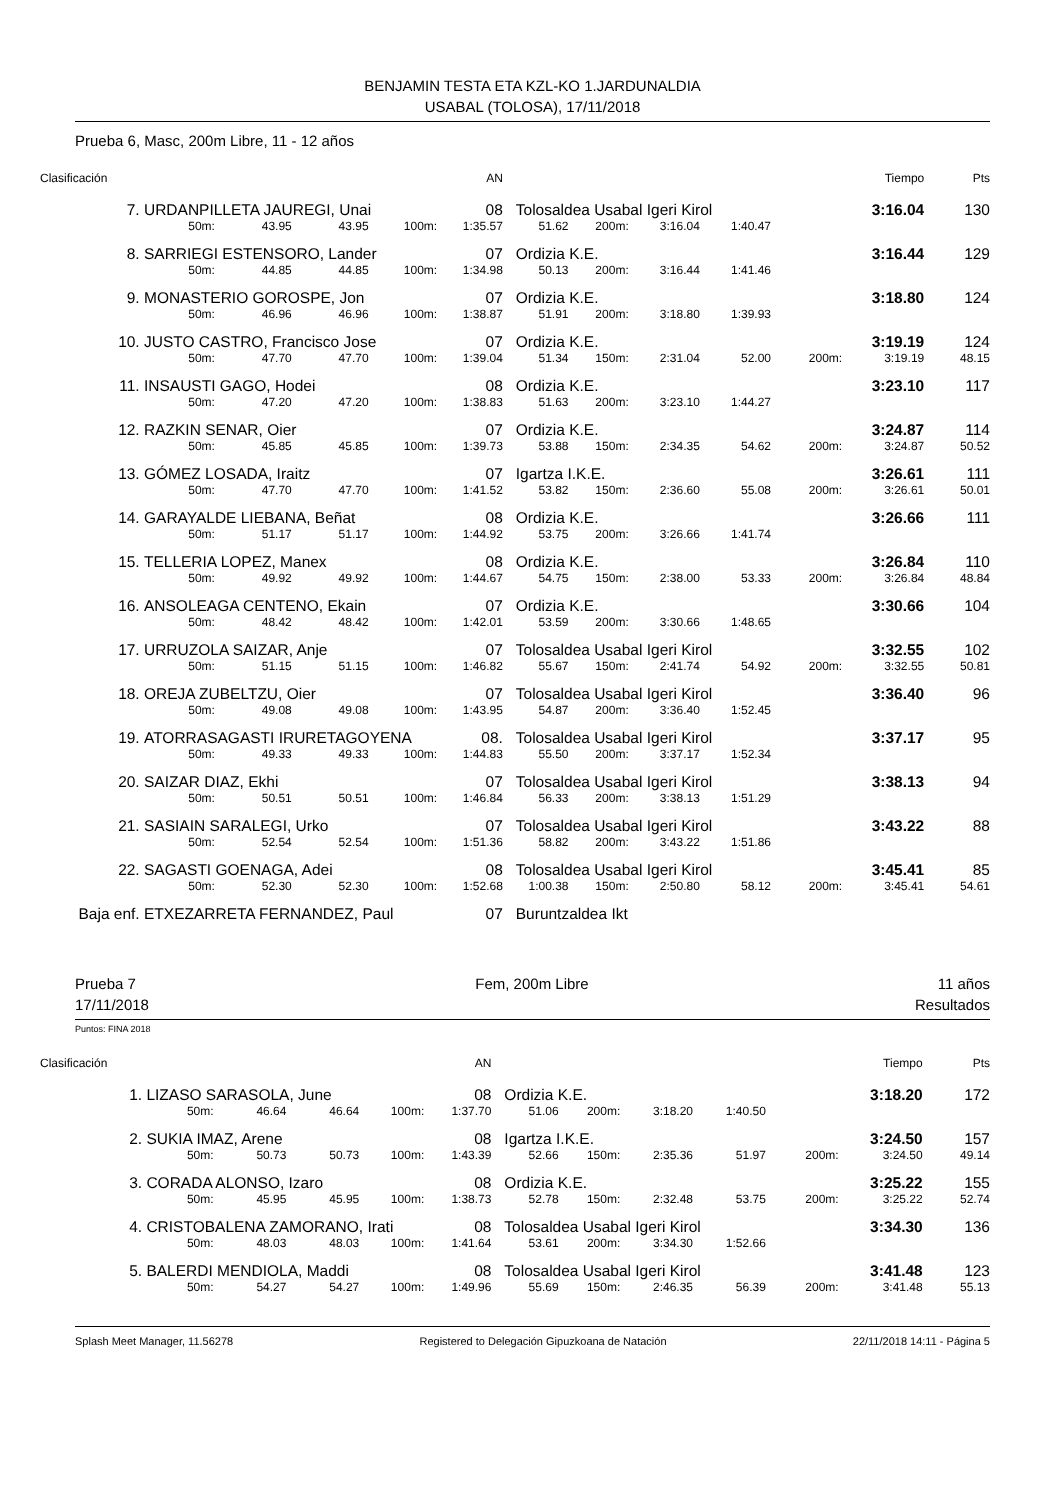BENJAMIN TESTA ETA KZL-KO 1.JARDUNALDIA
USABAL (TOLOSA), 17/11/2018
Prueba 6, Masc, 200m Libre, 11 - 12 años
| Clasificación | | | | | AN | | | | | | Tiempo | Pts |
| 7. | URDANPILLETA JAUREGI, Unai | | | | 08 | Tolosaldea Usabal Igeri Kirol | | | | | 3:16.04 | 130 |
| | 50m: | 43.95 | 43.95 | 100m: | 1:35.57 | 51.62 | 200m: | 3:16.04 | 1:40.47 | | | |
| 8. | SARRIEGI ESTENSORO, Lander | | | | 07 | Ordizia K.E. | | | | | 3:16.44 | 129 |
| | 50m: | 44.85 | 44.85 | 100m: | 1:34.98 | 50.13 | 200m: | 3:16.44 | 1:41.46 | | | |
| 9. | MONASTERIO GOROSPE, Jon | | | | 07 | Ordizia K.E. | | | | | 3:18.80 | 124 |
| | 50m: | 46.96 | 46.96 | 100m: | 1:38.87 | 51.91 | 200m: | 3:18.80 | 1:39.93 | | | |
| 10. | JUSTO CASTRO, Francisco Jose | | | | 07 | Ordizia K.E. | | | | | 3:19.19 | 124 |
| | 50m: | 47.70 | 47.70 | 100m: | 1:39.04 | 51.34 | 150m: | 2:31.04 | 52.00 | 200m: | 3:19.19 | 48.15 |
| 11. | INSAUSTI GAGO, Hodei | | | | 08 | Ordizia K.E. | | | | | 3:23.10 | 117 |
| | 50m: | 47.20 | 47.20 | 100m: | 1:38.83 | 51.63 | 200m: | 3:23.10 | 1:44.27 | | | |
| 12. | RAZKIN SENAR, Oier | | | | 07 | Ordizia K.E. | | | | | 3:24.87 | 114 |
| | 50m: | 45.85 | 45.85 | 100m: | 1:39.73 | 53.88 | 150m: | 2:34.35 | 54.62 | 200m: | 3:24.87 | 50.52 |
| 13. | GÓMEZ LOSADA, Iraitz | | | | 07 | Igartza I.K.E. | | | | | 3:26.61 | 111 |
| | 50m: | 47.70 | 47.70 | 100m: | 1:41.52 | 53.82 | 150m: | 2:36.60 | 55.08 | 200m: | 3:26.61 | 50.01 |
| 14. | GARAYALDE LIEBANA, Beñat | | | | 08 | Ordizia K.E. | | | | | 3:26.66 | 111 |
| | 50m: | 51.17 | 51.17 | 100m: | 1:44.92 | 53.75 | 200m: | 3:26.66 | 1:41.74 | | | |
| 15. | TELLERIA LOPEZ, Manex | | | | 08 | Ordizia K.E. | | | | | 3:26.84 | 110 |
| | 50m: | 49.92 | 49.92 | 100m: | 1:44.67 | 54.75 | 150m: | 2:38.00 | 53.33 | 200m: | 3:26.84 | 48.84 |
| 16. | ANSOLEAGA CENTENO, Ekain | | | | 07 | Ordizia K.E. | | | | | 3:30.66 | 104 |
| | 50m: | 48.42 | 48.42 | 100m: | 1:42.01 | 53.59 | 200m: | 3:30.66 | 1:48.65 | | | |
| 17. | URRUZOLA SAIZAR, Anje | | | | 07 | Tolosaldea Usabal Igeri Kirol | | | | | 3:32.55 | 102 |
| | 50m: | 51.15 | 51.15 | 100m: | 1:46.82 | 55.67 | 150m: | 2:41.74 | 54.92 | 200m: | 3:32.55 | 50.81 |
| 18. | OREJA ZUBELTZU, Oier | | | | 07 | Tolosaldea Usabal Igeri Kirol | | | | | 3:36.40 | 96 |
| | 50m: | 49.08 | 49.08 | 100m: | 1:43.95 | 54.87 | 200m: | 3:36.40 | 1:52.45 | | | |
| 19. | ATORRASAGASTI IRURETAGOYENA | | | | 08. | Tolosaldea Usabal Igeri Kirol | | | | | 3:37.17 | 95 |
| | 50m: | 49.33 | 49.33 | 100m: | 1:44.83 | 55.50 | 200m: | 3:37.17 | 1:52.34 | | | |
| 20. | SAIZAR DIAZ, Ekhi | | | | 07 | Tolosaldea Usabal Igeri Kirol | | | | | 3:38.13 | 94 |
| | 50m: | 50.51 | 50.51 | 100m: | 1:46.84 | 56.33 | 200m: | 3:38.13 | 1:51.29 | | | |
| 21. | SASIAIN SARALEGI, Urko | | | | 07 | Tolosaldea Usabal Igeri Kirol | | | | | 3:43.22 | 88 |
| | 50m: | 52.54 | 52.54 | 100m: | 1:51.36 | 58.82 | 200m: | 3:43.22 | 1:51.86 | | | |
| 22. | SAGASTI GOENAGA, Adei | | | | 08 | Tolosaldea Usabal Igeri Kirol | | | | | 3:45.41 | 85 |
| | 50m: | 52.30 | 52.30 | 100m: | 1:52.68 | 1:00.38 | 150m: | 2:50.80 | 58.12 | 200m: | 3:45.41 | 54.61 |
| Baja enf. | ETXEZARRETA FERNANDEZ, Paul | | | | 07 | Buruntzaldea Ikt | | | | | | |
Prueba 7
17/11/2018
Fem, 200m Libre 11 años
Resultados
Puntos: FINA 2018
| Clasificación | | | | | AN | | | | | | Tiempo | Pts |
| 1. | LIZASO SARASOLA, June | | | | 08 | Ordizia K.E. | | | | | 3:18.20 | 172 |
| | 50m: | 46.64 | 46.64 | 100m: | 1:37.70 | 51.06 | 200m: | 3:18.20 | 1:40.50 | | | |
| 2. | SUKIA IMAZ, Arene | | | | 08 | Igartza I.K.E. | | | | | 3:24.50 | 157 |
| | 50m: | 50.73 | 50.73 | 100m: | 1:43.39 | 52.66 | 150m: | 2:35.36 | 51.97 | 200m: | 3:24.50 | 49.14 |
| 3. | CORADA ALONSO, Izaro | | | | 08 | Ordizia K.E. | | | | | 3:25.22 | 155 |
| | 50m: | 45.95 | 45.95 | 100m: | 1:38.73 | 52.78 | 150m: | 2:32.48 | 53.75 | 200m: | 3:25.22 | 52.74 |
| 4. | CRISTOBALENA ZAMORANO, Irati | | | | 08 | Tolosaldea Usabal Igeri Kirol | | | | | 3:34.30 | 136 |
| | 50m: | 48.03 | 48.03 | 100m: | 1:41.64 | 53.61 | 200m: | 3:34.30 | 1:52.66 | | | |
| 5. | BALERDI MENDIOLA, Maddi | | | | 08 | Tolosaldea Usabal Igeri Kirol | | | | | 3:41.48 | 123 |
| | 50m: | 54.27 | 54.27 | 100m: | 1:49.96 | 55.69 | 150m: | 2:46.35 | 56.39 | 200m: | 3:41.48 | 55.13 |
Splash Meet Manager, 11.56278 Registered to Delegación Gipuzkoana de Natación 22/11/2018 14:11 - Página 5